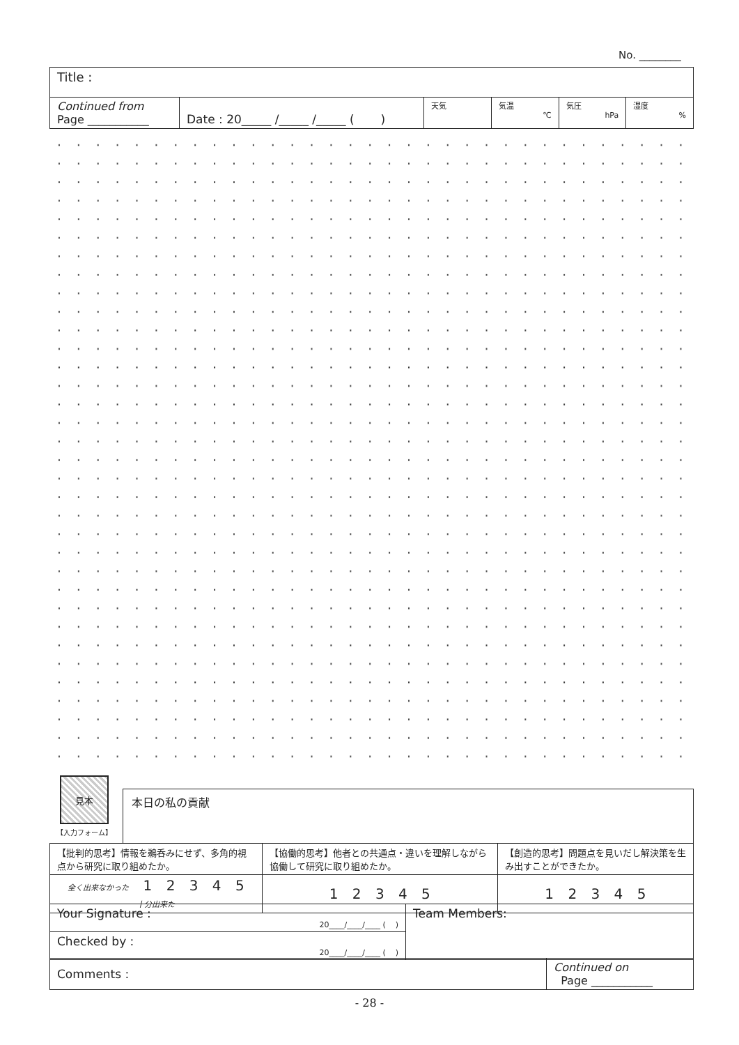No. ________
| Title : | | | | | |
| Continued from Page ___________ | Date : 20_____ /_____ /_____ ( ) | 天気 | 気温 ℃ | 気圧 hPa | 湿度 % |
見本
【入力フォーム】
本日の私の貢献
| 【批判的思考】情報を鵜呑みにせず、多角的視点から研究に取り組めたか。 | 【協働的思考】他者との共通点・違いを理解しながら協働して研究に取り組めたか。 | 【創造的思考】問題点を見いだし解決策を生み出すことができたか。 |
| 全く出来なかった 1 2 3 4 5 十分出来た | 1 2 3 4 5 | 1 2 3 4 5 |
| Your Signature : 20____/____/____ ( ) | Team Members: |
| Checked by : 20____/____/____ ( ) | |
| Comments : | Continued on Page ___________ |
- 28 -